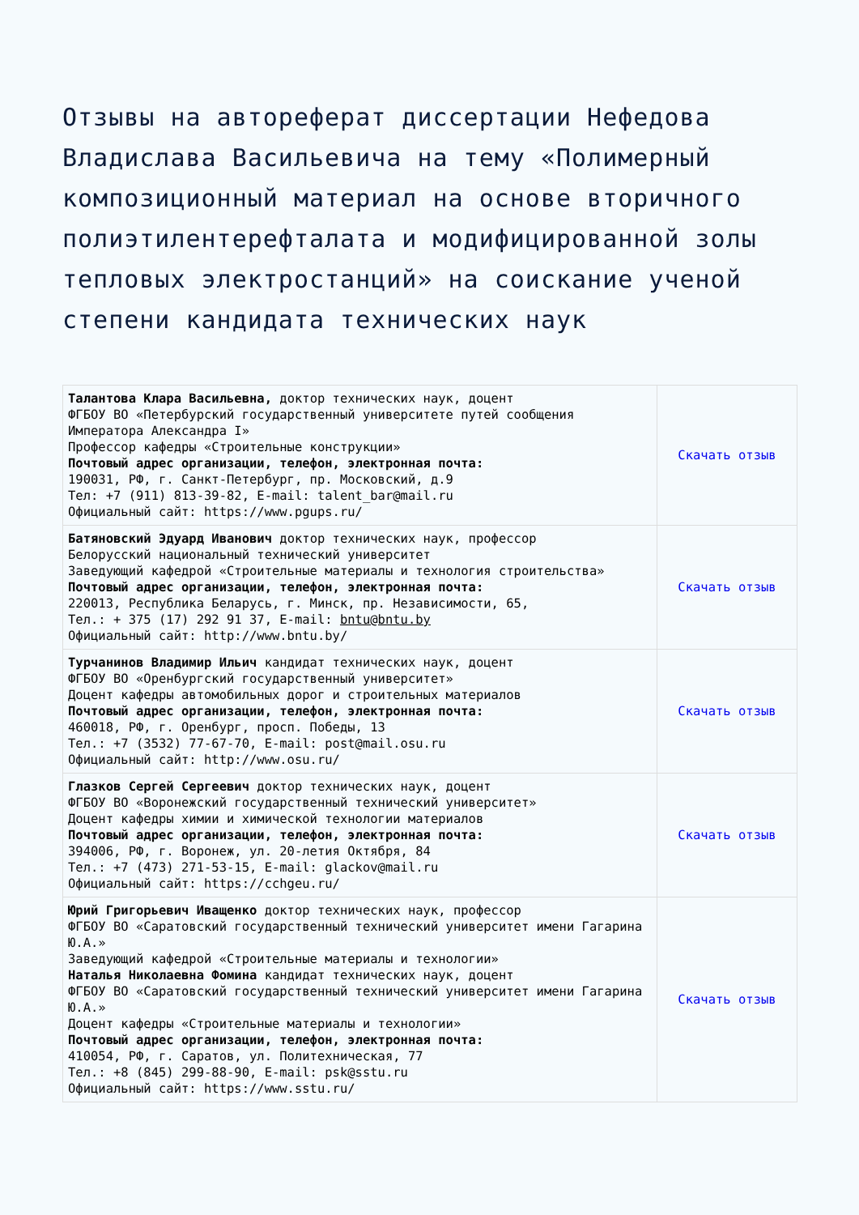Отзывы на автореферат диссертации Нефедова Владислава Васильевича на тему «Полимерный композиционный материал на основе вторичного полиэтилентерефталата и модифицированной золы тепловых электростанций» на соискание ученой степени кандидата технических наук
| Талантова Клара Васильевна, доктор технических наук, доцент ФГБОУ ВО «Петербурский государственный университете путей сообщения Императора Александра I» Профессор кафедры «Строительные конструкции» Почтовый адрес организации, телефон, электронная почта: 190031, РФ, г. Санкт-Петербург, пр. Московский, д.9 Тел: +7 (911) 813-39-82, E-mail: talent_bar@mail.ru Официальный сайт: https://www.pgups.ru/ | Скачать отзыв |
| Батяновский Эдуард Иванович доктор технических наук, профессор Белорусский национальный технический университет Заведующий кафедрой «Строительные материалы и технология строительства» Почтовый адрес организации, телефон, электронная почта: 220013, Республика Беларусь, г. Минск, пр. Независимости, 65, Тел.: + 375 (17) 292 91 37, E-mail: bntu@bntu.by Официальный сайт: http://www.bntu.by/ | Скачать отзыв |
| Турчанинов Владимир Ильич кандидат технических наук, доцент ФГБОУ ВО «Оренбургский государственный университет» Доцент кафедры автомобильных дорог и строительных материалов Почтовый адрес организации, телефон, электронная почта: 460018, РФ, г. Оренбург, просп. Победы, 13 Тел.: +7 (3532) 77-67-70, E-mail: post@mail.osu.ru Официальный сайт: http://www.osu.ru/ | Скачать отзыв |
| Глазков Сергей Сергеевич доктор технических наук, доцент ФГБОУ ВО «Воронежский государственный технический университет» Доцент кафедры химии и химической технологии материалов Почтовый адрес организации, телефон, электронная почта: 394006, РФ, г. Воронеж, ул. 20-летия Октября, 84 Тел.: +7 (473) 271-53-15, E-mail: glackov@mail.ru Официальный сайт: https://cchgeu.ru/ | Скачать отзыв |
| Юрий Григорьевич Иващенко доктор технических наук, профессор ФГБОУ ВО «Саратовский государственный технический университет имени Гагарина Ю.А.» Заведующий кафедрой «Строительные материалы и технологии» Наталья Николаевна Фомина кандидат технических наук, доцент ФГБОУ ВО «Саратовский государственный технический университет имени Гагарина Ю.А.» Доцент кафедры «Строительные материалы и технологии» Почтовый адрес организации, телефон, электронная почта: 410054, РФ, г. Саратов, ул. Политехническая, 77 Тел.: +8 (845) 299-88-90, E-mail: psk@sstu.ru Официальный сайт: https://www.sstu.ru/ | Скачать отзыв |